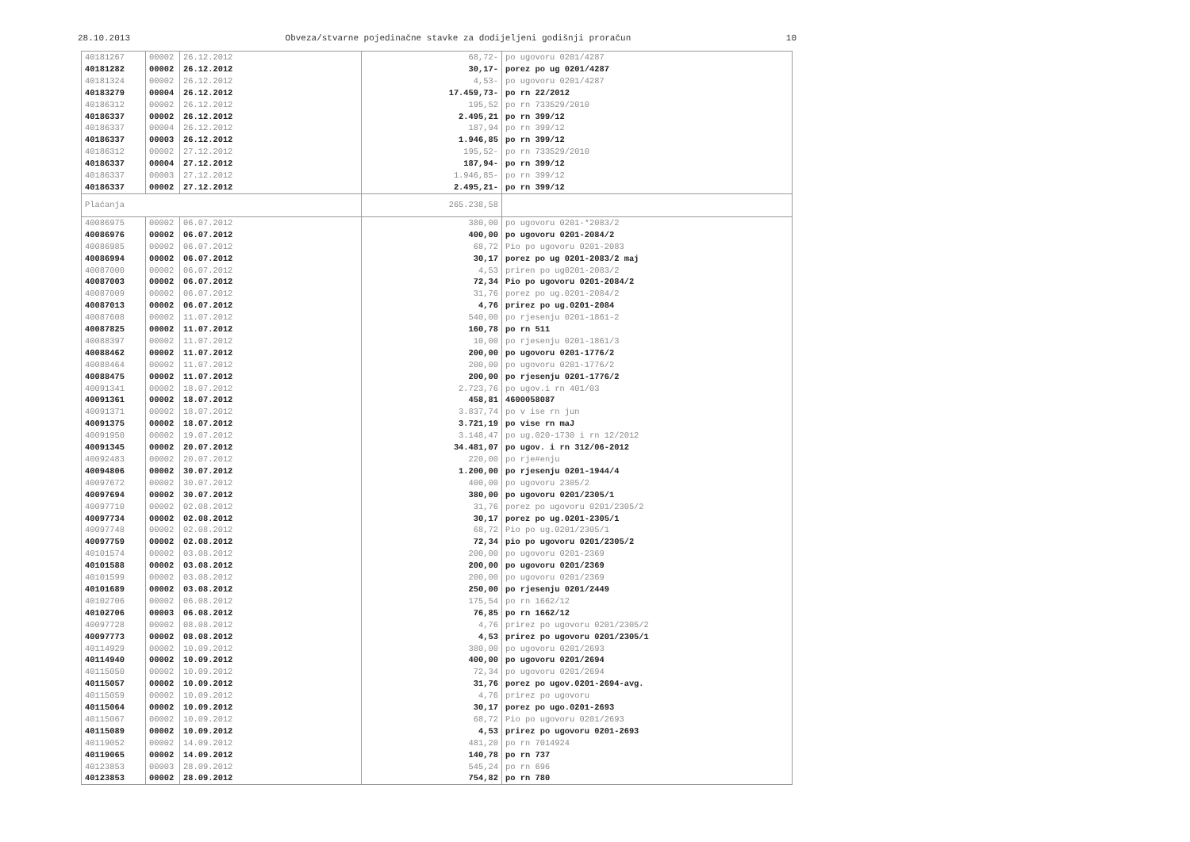28.10.2013 Obveza/stvarne pojedinačne stavke za dodijeljeni godišnji proračun 10
| 40181267 | 00002 | 26.12.2012 | 68,72- | po ugovoru 0201/4287 |
| 40181282 | 00002 | 26.12.2012 | 30,17- | porez po ug 0201/4287 |
| 40181324 | 00002 | 26.12.2012 | 4,53- | po ugovoru 0201/4287 |
| 40183279 | 00004 | 26.12.2012 | 17.459,73- | po rn 22/2012 |
| 40186312 | 00002 | 26.12.2012 | 195,52 | po rn 733529/2010 |
| 40186337 | 00002 | 26.12.2012 | 2.495,21 | po rn 399/12 |
| 40186337 | 00004 | 26.12.2012 | 187,94 | po rn 399/12 |
| 40186337 | 00003 | 26.12.2012 | 1.946,85 | po rn 399/12 |
| 40186312 | 00002 | 27.12.2012 | 195,52- | po rn 733529/2010 |
| 40186337 | 00004 | 27.12.2012 | 187,94- | po rn 399/12 |
| 40186337 | 00003 | 27.12.2012 | 1.946,85- | po rn 399/12 |
| 40186337 | 00002 | 27.12.2012 | 2.495,21- | po rn 399/12 |
| Plaćanja | | | 265.238,58 | |
| 40086975 | 00002 | 06.07.2012 | 380,00 | po ugovoru 0201-*2083/2 |
| 40086976 | 00002 | 06.07.2012 | 400,00 | po ugovoru 0201-2084/2 |
| 40086985 | 00002 | 06.07.2012 | 68,72 | Pio po ugovoru 0201-2083 |
| 40086994 | 00002 | 06.07.2012 | 30,17 | porez po ug 0201-2083/2 maj |
| 40087000 | 00002 | 06.07.2012 | 4,53 | priren po ug0201-2083/2 |
| 40087003 | 00002 | 06.07.2012 | 72,34 | Pio po ugovoru 0201-2084/2 |
| 40087009 | 00002 | 06.07.2012 | 31,76 | porez po ug.0201-2084/2 |
| 40087013 | 00002 | 06.07.2012 | 4,76 | prirez po ug.0201-2084 |
| 40087608 | 00002 | 11.07.2012 | 540,00 | po rjesenju 0201-1861-2 |
| 40087825 | 00002 | 11.07.2012 | 160,78 | po rn 511 |
| 40088397 | 00002 | 11.07.2012 | 10,00 | po rjesenju 0201-1861/3 |
| 40088462 | 00002 | 11.07.2012 | 200,00 | po ugovoru 0201-1776/2 |
| 40088464 | 00002 | 11.07.2012 | 200,00 | po ugovoru 0201-1776/2 |
| 40088475 | 00002 | 11.07.2012 | 200,00 | po rjesenju 0201-1776/2 |
| 40091341 | 00002 | 18.07.2012 | 2.723,76 | po ugov.i rn 401/03 |
| 40091361 | 00002 | 18.07.2012 | 458,81 | 4600058087 |
| 40091371 | 00002 | 18.07.2012 | 3.837,74 | po v ise rn jun |
| 40091375 | 00002 | 18.07.2012 | 3.721,19 | po vise rn maJ |
| 40091950 | 00002 | 19.07.2012 | 3.148,47 | po ug.020-1730 i rn 12/2012 |
| 40091345 | 00002 | 20.07.2012 | 34.481,07 | po ugov. i rn 312/06-2012 |
| 40092483 | 00002 | 20.07.2012 | 220,00 | po rje#enju |
| 40094806 | 00002 | 30.07.2012 | 1.200,00 | po rjesenju 0201-1944/4 |
| 40097672 | 00002 | 30.07.2012 | 400,00 | po ugovoru 2305/2 |
| 40097694 | 00002 | 30.07.2012 | 380,00 | po ugovoru 0201/2305/1 |
| 40097710 | 00002 | 02.08.2012 | 31,76 | porez po ugovoru 0201/2305/2 |
| 40097734 | 00002 | 02.08.2012 | 30,17 | porez po ug.0201-2305/1 |
| 40097748 | 00002 | 02.08.2012 | 68,72 | Pio po ug.0201/2305/1 |
| 40097759 | 00002 | 02.08.2012 | 72,34 | pio po ugovoru 0201/2305/2 |
| 40101574 | 00002 | 03.08.2012 | 200,00 | po ugovoru 0201-2369 |
| 40101588 | 00002 | 03.08.2012 | 200,00 | po ugovoru 0201/2369 |
| 40101599 | 00002 | 03.08.2012 | 200,00 | po ugovoru 0201/2369 |
| 40101689 | 00002 | 03.08.2012 | 250,00 | po rjesenju 0201/2449 |
| 40102706 | 00002 | 06.08.2012 | 175,54 | po rn 1662/12 |
| 40102706 | 00003 | 06.08.2012 | 76,85 | po rn 1662/12 |
| 40097728 | 00002 | 08.08.2012 | 4,76 | prirez po ugovoru 0201/2305/2 |
| 40097773 | 00002 | 08.08.2012 | 4,53 | prirez po ugovoru 0201/2305/1 |
| 40114929 | 00002 | 10.09.2012 | 380,00 | po ugovoru 0201/2693 |
| 40114940 | 00002 | 10.09.2012 | 400,00 | po ugovoru 0201/2694 |
| 40115050 | 00002 | 10.09.2012 | 72,34 | po ugovoru 0201/2694 |
| 40115057 | 00002 | 10.09.2012 | 31,76 | porez po ugov.0201-2694-avg. |
| 40115059 | 00002 | 10.09.2012 | 4,76 | prirez po ugovoru |
| 40115064 | 00002 | 10.09.2012 | 30,17 | porez po ugo.0201-2693 |
| 40115067 | 00002 | 10.09.2012 | 68,72 | Pio po ugovoru 0201/2693 |
| 40115089 | 00002 | 10.09.2012 | 4,53 | prirez po ugovoru 0201-2693 |
| 40119052 | 00002 | 14.09.2012 | 481,20 | po rn 7014924 |
| 40119065 | 00002 | 14.09.2012 | 140,78 | po rn 737 |
| 40123853 | 00003 | 28.09.2012 | 545,24 | po rn 696 |
| 40123853 | 00002 | 28.09.2012 | 754,82 | po rn 780 |